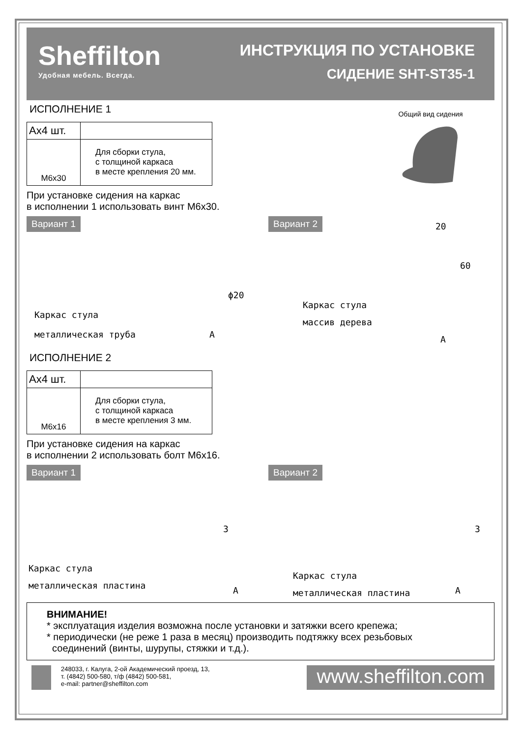Sheffilton
Удобная мебель. Всегда.
ИНСТРУКЦИЯ ПО УСТАНОВКЕ
СИДЕНИЕ SHT-ST35-1
ИСПОЛНЕНИЕ 1
| Ах4 шт. | |
| M6x30 | Для сборки стула, с толщиной каркаса в месте крепления 20 мм. |
При установке сидения на каркас
в исполнении 1 использовать винт М6х30.
Общий вид сидения
Вариант 1
Каркас стула
металлическая труба A
ϕ20
Вариант 2
Каркас стула
массив дерева
A
20
60
ИСПОЛНЕНИЕ 2
| Ах4 шт. | |
| M6x16 | Для сборки стула, с толщиной каркаса в месте крепления 3 мм. |
При установке сидения на каркас
в исполнении 2 использовать болт М6х16.
Вариант 1
Каркас стула
металлическая пластина A
3
Вариант 2
Каркас стула
металлическая пластина A
3
ВНИМАНИЕ!
* эксплуатация изделия возможна после установки и затяжки всего крепежа;
* периодически (не реже 1 раза в месяц) производить подтяжку всех резьбовых
соединений (винты, шурупы, стяжки и т.д.).
248033, г. Калуга, 2-ой Академический проезд, 13,
т. (4842) 500-580, т/ф (4842) 500-581,
e-mail: partner@sheffilton.com
www.sheffilton.com